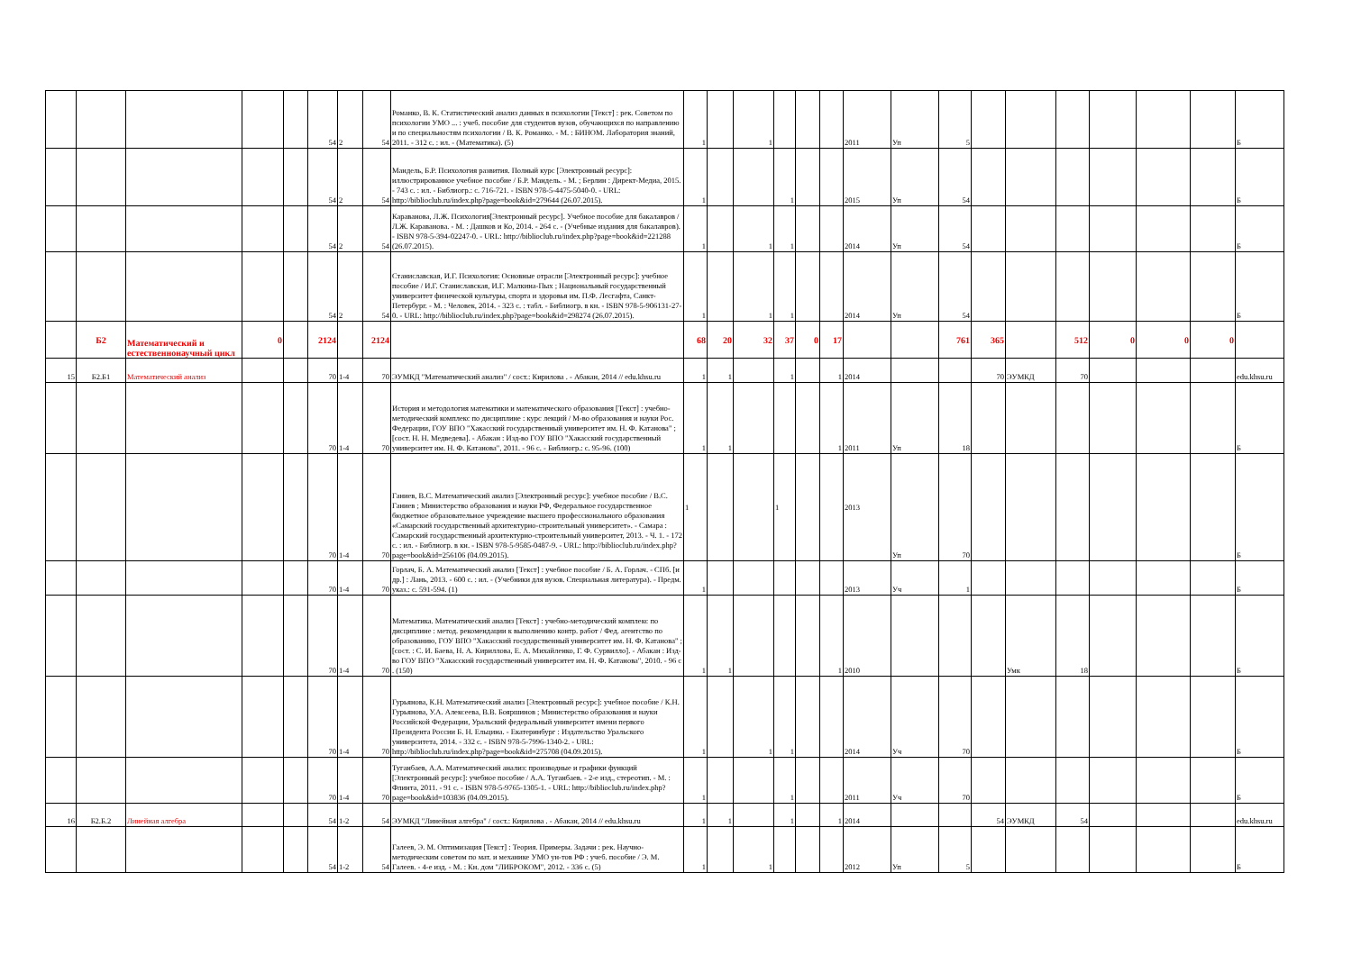| | | | | | 54 | 2 | 54 | Романко, В. К. Статистический анализ данных в психологии [Текст] : рек. Советом по психологии УМО ... : учеб. пособие для студентов вузов, обучающихся по направлению и по специальностям психологии / В. К. Романко. - М. : БИНОМ. Лаборатория знаний, 2011. - 312 с. : ил. - (Математика). (5) | 1 | | 1 | | | | 2011 | Уп | 5 | | | | | | | Б |
| | | | | | 54 | 2 | 54 | Мандель, Б.Р. Психология развития. Полный курс [Электронный ресурс]: иллюстрированное учебное пособие / Б.Р. Мандель. - М. ; Берлин : Директ-Медиа, 2015. - 743 с. : ил. - Библиогр.: с. 716-721. - ISBN 978-5-4475-5040-0. - URL: http://biblioclub.ru/index.php?page=book&id=279644 (26.07.2015). | 1 | | | 1 | | | 2015 | Уп | 54 | | | | | | | Б |
| | | | | | 54 | 2 | 54 | Караванова, Л.Ж. Психология[Электронный ресурс]. Учебное пособие для бакалавров / Л.Ж. Караванова. - М. : Дашков и Ко, 2014. - 264 с. - (Учебные издания для бакалавров). - ISBN 978-5-394-02247-0. - URL: http://biblioclub.ru/index.php?page=book&id=221288 (26.07.2015). | 1 | | 1 | 1 | | | 2014 | Уп | 54 | | | | | | | Б |
| | | | | | 54 | 2 | 54 | Станиславская, И.Г. Психология: Основные отрасли [Электронный ресурс]: учебное пособие / И.Г. Станиславская, И.Г. Малкина-Пых ; Национальный государственный университет физической культуры, спорта и здоровья им. П.Ф. Лесгафта, Санкт-Петербург. - М. : Человек, 2014. - 323 с. : табл. - Библиогр. в кн. - ISBN 978-5-906131-27-0. - URL: http://biblioclub.ru/index.php?page=book&id=298274 (26.07.2015). | 1 | | 1 | 1 | | | 2014 | Уп | 54 | | | | | | | Б |
| | Б2 | Математический и естественнонаучный цикл | 0 | | 2124 | | 2124 | | 68 | 20 | 32 | 37 | 0 | 17 | | | 761 | 365 | | 512 | 0 | 0 | 0 | |
| 15 | Б2.Б1 | Математический анализ | | | 70 | 1-4 | 70 | ЭУМКД "Математический анализ" / сост.: Кирилова . - Абакан, 2014 // edu.khsu.ru | 1 | 1 | | 1 | | 1 | 2014 | | | 70 | ЭУМКД | 70 | | | | edu.khsu.ru |
| | | | | | 70 | 1-4 | 70 | История и методология математики и математического образования [Текст] : учебно-методический комплекс по дисциплине : курс лекций / М-во образования и науки Рос. Федерации, ГОУ ВПО "Хакасский государственный университет им. Н. Ф. Катанова" ; [сост. Н. Н. Медведева]. - Абакан : Изд-во ГОУ ВПО "Хакасский государственный университет им. Н. Ф. Катанова", 2011. - 96 с. - Библиогр.: с. 95-96. (100) | 1 | 1 | | | | 1 | 2011 | Уп | 18 | | | | | | | Б |
| | | | | | 70 | 1-4 | 70 | Ганиев, В.С. Математический анализ [Электронный ресурс]: учебное пособие / В.С. Ганиев ; Министерство образования и науки РФ, Федеральное государственное бюджетное образовательное учреждение высшего профессионального образования «Самарский государственный архитектурно-строительный университет». - Самара : Самарский государственный архитектурно-строительный университет, 2013. - Ч. 1. - 172 с. : ил. - Библиогр. в кн. - ISBN 978-5-9585-0487-9. - URL: http://biblioclub.ru/index.php?page=book&id=256106 (04.09.2015). | 1 | | | 1 | | | 2013 | Уп | 70 | | | | | | | Б |
| | | | | | 70 | 1-4 | 70 | Горлач, Б. А. Математический анализ [Текст] : учебное пособие / Б. А. Горлач. - СПб. [и др.] : Лань, 2013. - 600 с. : ил. - (Учебники для вузов. Специальная литература). - Предм. указ.: с. 591-594. (1) | 1 | | | | | | 2013 | Уч | 1 | | | | | | | Б |
| | | | | | 70 | 1-4 | 70 | Математика. Математический анализ [Текст] : учебно-методический комплекс по дисциплине : метод. рекомендации к выполнению контр. работ / Фед. агентство по образованию, ГОУ ВПО "Хакасский государственный университет им. Н. Ф. Катанова" ; [сост. : С. И. Баева, Н. А. Кириллова, Е. А. Михайленко, Г. Ф. Сурвилло]. - Абакан : Изд-во ГОУ ВПО "Хакасский государственный университет им. Н. Ф. Катанова", 2010. - 96 с . (150) | 1 | 1 | | | | 1 | 2010 | | | | Умк | 18 | | | | Б |
| | | | | | 70 | 1-4 | 70 | Гурьянова, К.Н. Математический анализ [Электронный ресурс]: учебное пособие / К.Н. Гурьянова, У.А. Алексеева, В.В. Бояршинов ; Министерство образования и науки Российской Федерации, Уральский федеральный университет имени первого Президента России Б. Н. Ельцина. - Екатеринбург : Издательство Уральского университета, 2014. - 332 с. - ISBN 978-5-7996-1340-2. - URL: http://biblioclub.ru/index.php?page=book&id=275708 (04.09.2015). | 1 | | 1 | 1 | | | 2014 | Уч | 70 | | | | | | | Б |
| | | | | | 70 | 1-4 | 70 | Туганбаев, А.А. Математический анализ: производные и графики функций [Электронный ресурс]: учебное пособие / А.А. Туганбаев. - 2-е изд., стереотип. - М. : Флинта, 2011. - 91 с. - ISBN 978-5-9765-1305-1. - URL: http://biblioclub.ru/index.php?page=book&id=103836 (04.09.2015). | 1 | | | 1 | | | 2011 | Уч | 70 | | | | | | | Б |
| 16 | Б2.Б.2 | Линейная алгебра | | | 54 | 1-2 | 54 | ЭУМКД "Линейная алгебра" / сост.: Кирилова . - Абакан, 2014 // edu.khsu.ru | 1 | 1 | | 1 | | 1 | 2014 | | | 54 | ЭУМКД | 54 | | | | edu.khsu.ru |
| | | | | | 54 | 1-2 | 54 | Галеев, Э. М. Оптимизация [Текст] : Теория. Примеры. Задачи : рек. Научно-методическим советом по мат. и механике УМО ун-тов РФ : учеб. пособие / Э. М. Галеев. - 4-е изд. - М. : Кн. дом "ЛИБРОКОМ", 2012. - 336 с. (5) | 1 | | 1 | | | | 2012 | Уп | 5 | | | | | | | Б |